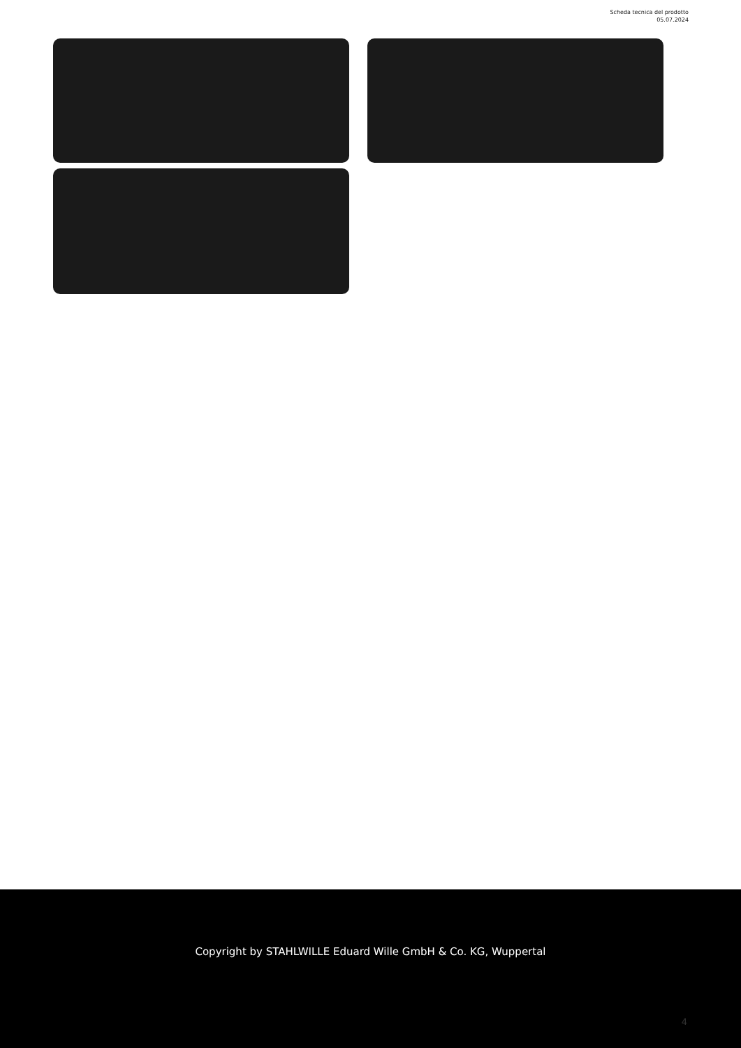Scheda tecnica del prodotto
05.07.2024
Copyright by STAHLWILLE Eduard Wille GmbH & Co. KG, Wuppertal
4